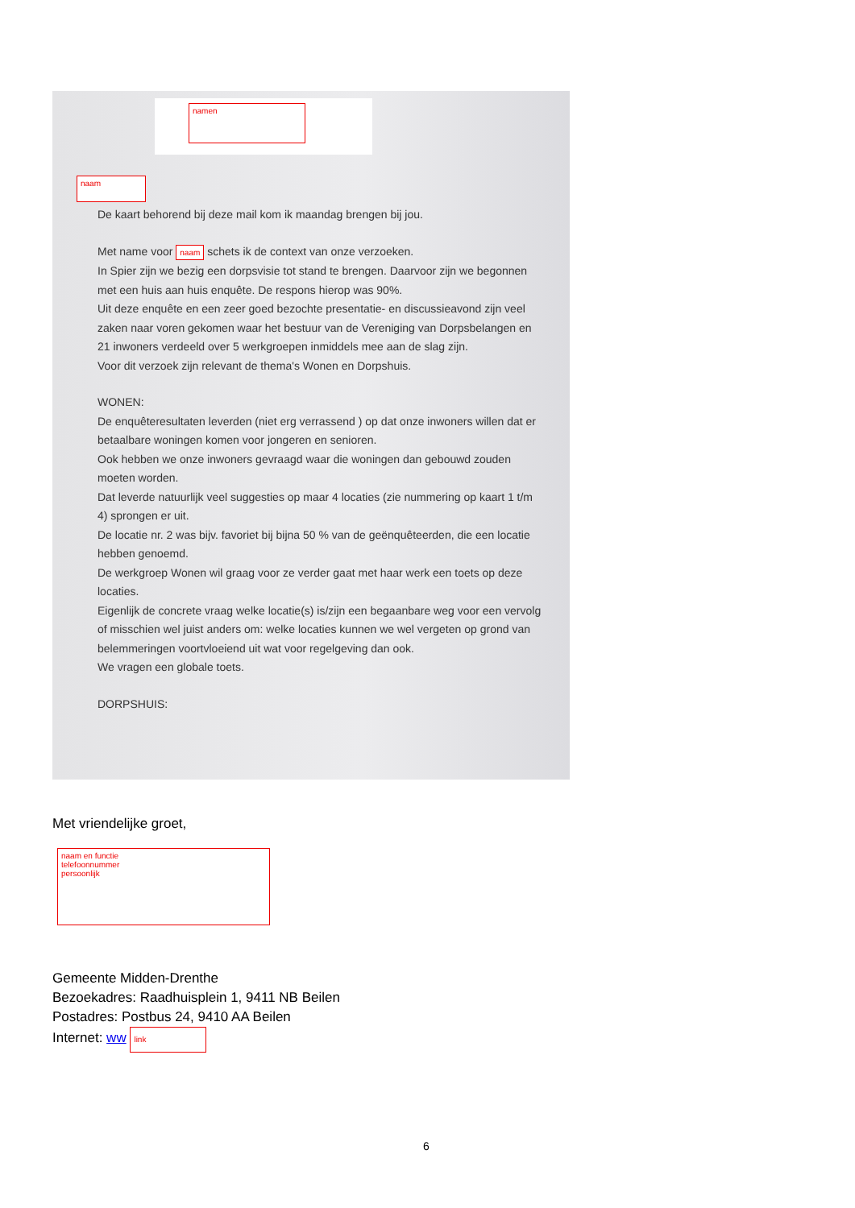namen
naam
De kaart behorend bij deze mail kom ik maandag brengen bij jou.
Met name voor naam schets ik de context van onze verzoeken.
In Spier zijn we bezig een dorpsvisie tot stand te brengen. Daarvoor zijn we begonnen met een huis aan huis enquête. De respons hierop was 90%.
Uit deze enquête en een zeer goed bezochte presentatie- en discussieavond zijn veel zaken naar voren gekomen waar het bestuur van de Vereniging van Dorpsbelangen en 21 inwoners verdeeld over 5 werkgroepen inmiddels mee aan de slag zijn.
Voor dit verzoek zijn relevant de thema's Wonen en Dorpshuis.
WONEN:
De enquêteresultaten leverden (niet erg verrassend ) op dat onze inwoners willen dat er betaalbare woningen komen voor jongeren en senioren.
Ook hebben we onze inwoners gevraagd waar die woningen dan gebouwd zouden moeten worden.
Dat leverde natuurlijk veel suggesties op maar 4 locaties (zie nummering op kaart 1 t/m 4) sprongen er uit.
De locatie nr. 2 was bijv. favoriet bij bijna 50 % van de geënquêteerden, die een locatie hebben genoemd.
De werkgroep Wonen wil graag voor ze verder gaat met haar werk een toets op deze locaties.
Eigenlijk de concrete vraag welke locatie(s) is/zijn een begaanbare weg voor een vervolg of misschien wel juist anders om: welke locaties kunnen we wel vergeten op grond van belemmeringen voortvloeiend uit wat voor regelgeving dan ook.
We vragen een globale toets.
DORPSHUIS:
Met vriendelijke groet,
naam en functie
telefoonnummer
persoonlijk
Gemeente Midden-Drenthe
Bezoekadres: Raadhuisplein 1, 9411 NB Beilen
Postadres: Postbus 24, 9410 AA Beilen
Internet: ww link
6